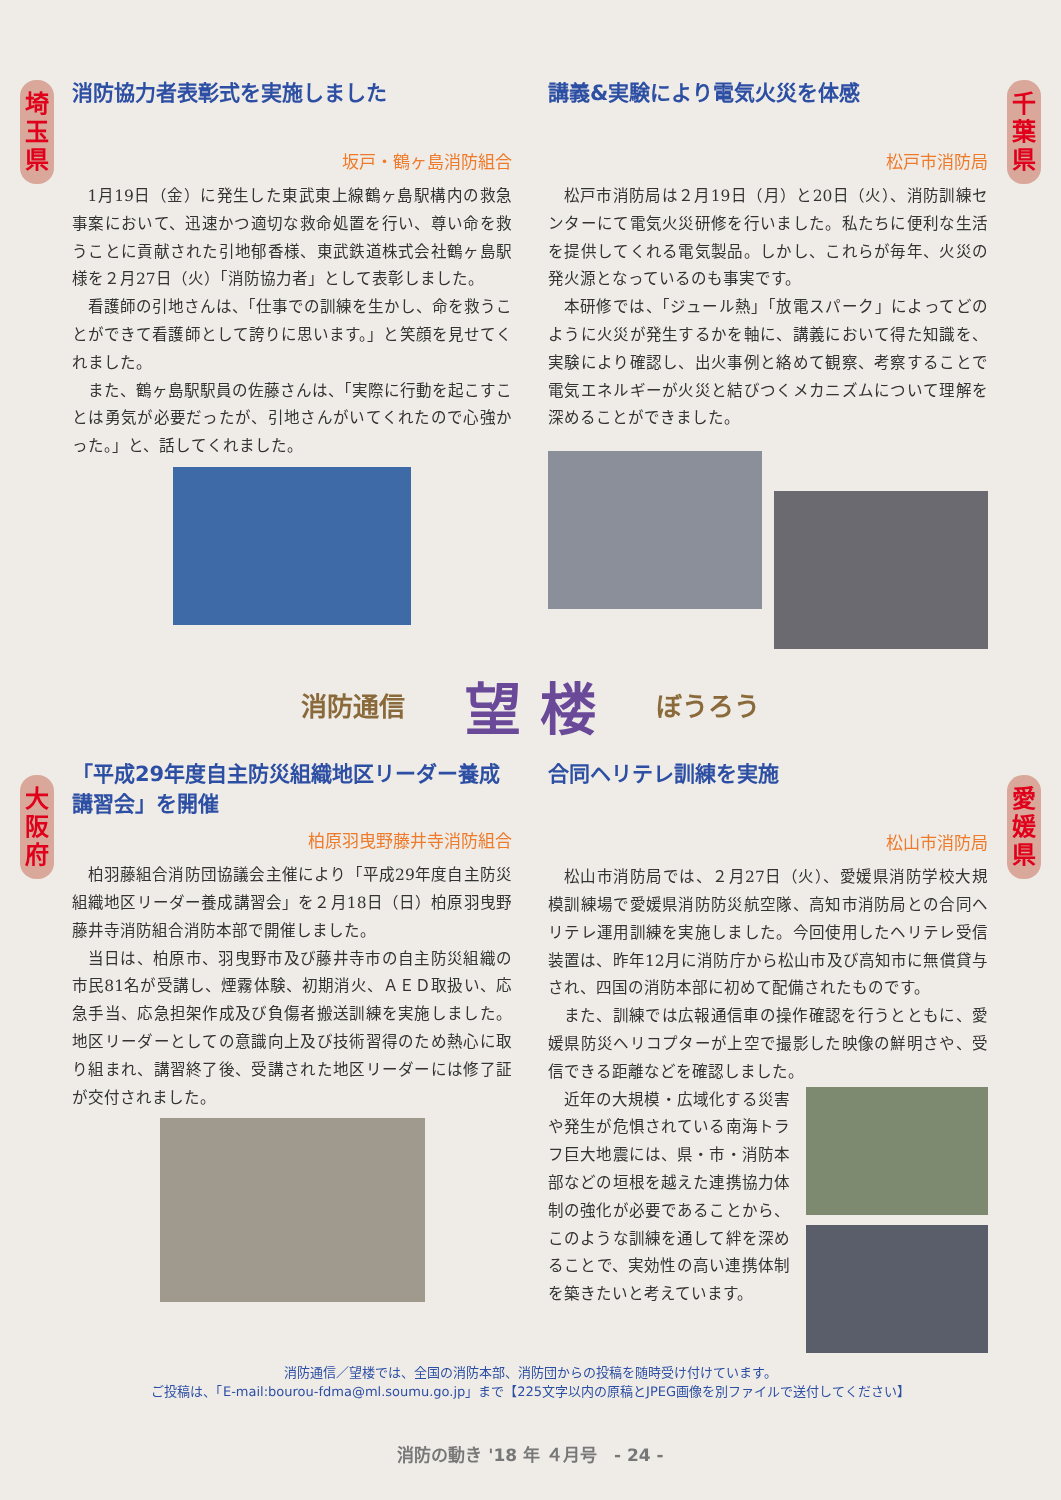埼
玉
県
千
葉
県
大
阪
府
愛
媛
県
消防協力者表彰式を実施しました
坂戸・鶴ヶ島消防組合
1月19日（金）に発生した東武東上線鶴ヶ島駅構内の救急事案において、迅速かつ適切な救命処置を行い、尊い命を救うことに貢献された引地郁香様、東武鉄道株式会社鶴ヶ島駅様を２月27日（火）「消防協力者」として表彰しました。
看護師の引地さんは、「仕事での訓練を生かし、命を救うことができて看護師として誇りに思います。」と笑顔を見せてくれました。
また、鶴ヶ島駅駅員の佐藤さんは、「実際に行動を起こすことは勇気が必要だったが、引地さんがいてくれたので心強かった。」と、話してくれました。
講義&実験により電気火災を体感
松戸市消防局
松戸市消防局は２月19日（月）と20日（火）、消防訓練センターにて電気火災研修を行いました。私たちに便利な生活を提供してくれる電気製品。しかし、これらが毎年、火災の発火源となっているのも事実です。
本研修では、「ジュール熱」「放電スパーク」によってどのように火災が発生するかを軸に、講義において得た知識を、実験により確認し、出火事例と絡めて観察、考察することで電気エネルギーが火災と結びつくメカニズムについて理解を深めることができました。
消防通信 望 楼 ぼうろう
「平成29年度自主防災組織地区リーダー養成講習会」を開催
柏原羽曳野藤井寺消防組合
柏羽藤組合消防団協議会主催により「平成29年度自主防災組織地区リーダー養成講習会」を２月18日（日）柏原羽曳野藤井寺消防組合消防本部で開催しました。
当日は、柏原市、羽曳野市及び藤井寺市の自主防災組織の市民81名が受講し、煙霧体験、初期消火、ＡＥＤ取扱い、応急手当、応急担架作成及び負傷者搬送訓練を実施しました。地区リーダーとしての意識向上及び技術習得のため熱心に取り組まれ、講習終了後、受講された地区リーダーには修了証が交付されました。
合同ヘリテレ訓練を実施
松山市消防局
松山市消防局では、２月27日（火）、愛媛県消防学校大規模訓練場で愛媛県消防防災航空隊、高知市消防局との合同ヘリテレ運用訓練を実施しました。今回使用したヘリテレ受信装置は、昨年12月に消防庁から松山市及び高知市に無償貸与され、四国の消防本部に初めて配備されたものです。
また、訓練では広報通信車の操作確認を行うとともに、愛媛県防災ヘリコプターが上空で撮影した映像の鮮明さや、受信できる距離などを確認しました。
近年の大規模・広域化する災害や発生が危惧されている南海トラフ巨大地震には、県・市・消防本部などの垣根を越えた連携協力体制の強化が必要であることから、このような訓練を通して絆を深めることで、実効性の高い連携体制を築きたいと考えています。
消防通信／望楼では、全国の消防本部、消防団からの投稿を随時受け付けています。
ご投稿は、「E-mail:bourou-fdma@ml.soumu.go.jp」まで【225文字以内の原稿とJPEG画像を別ファイルで送付してください】
消防の動き '18 年 ４月号　- 24 -